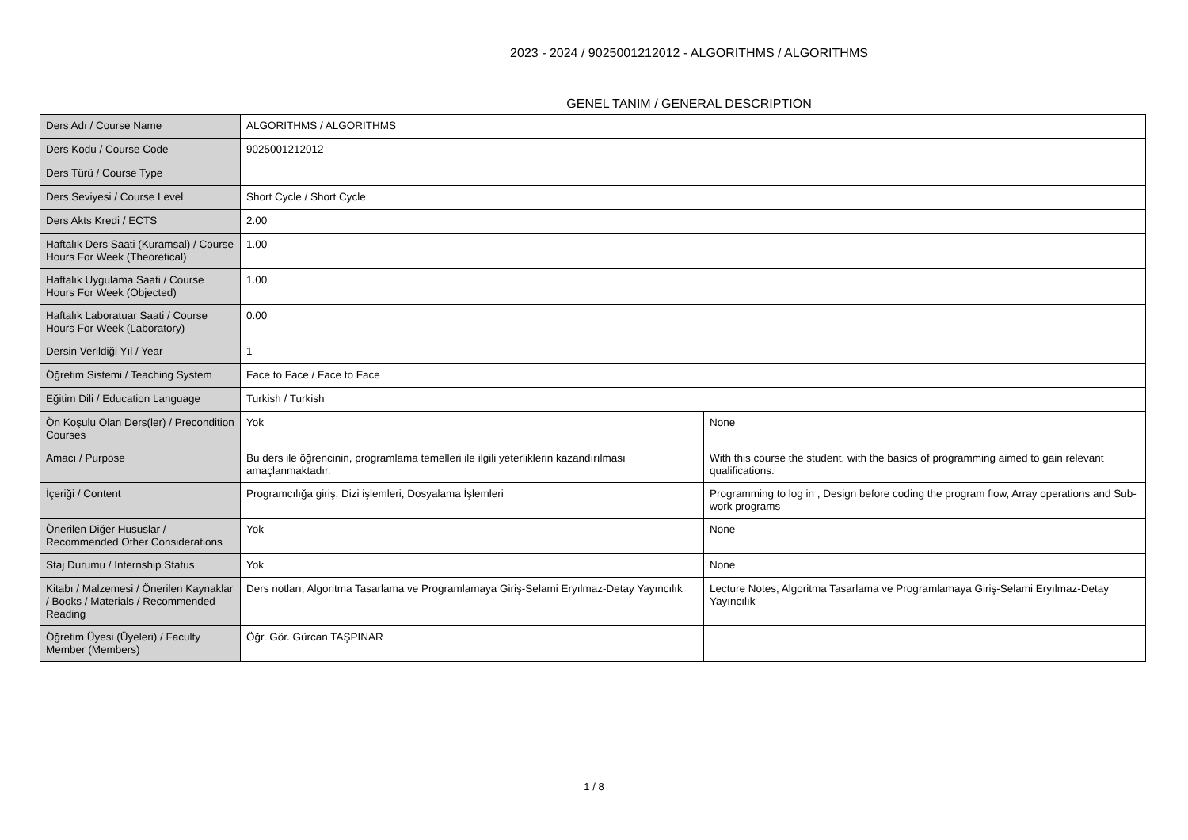2023 - 2024 / 9025001212012 - ALGORITHMS / ALGORITHMS
GENEL TANIM / GENERAL DESCRIPTION
| Ders Adı / Course Name | ALGORITHMS / ALGORITHMS | |
| Ders Kodu / Course Code | 9025001212012 | |
| Ders Türü / Course Type | | |
| Ders Seviyesi / Course Level | Short Cycle / Short Cycle | |
| Ders Akts Kredi / ECTS | 2.00 | |
| Haftalık Ders Saati (Kuramsal) / Course Hours For Week (Theoretical) | 1.00 | |
| Haftalık Uygulama Saati / Course Hours For Week (Objected) | 1.00 | |
| Haftalık Laboratuar Saati / Course Hours For Week (Laboratory) | 0.00 | |
| Dersin Verildiği Yıl / Year | 1 | |
| Öğretim Sistemi / Teaching System | Face to Face / Face to Face | |
| Eğitim Dili / Education Language | Turkish / Turkish | |
| Ön Koşulu Olan Ders(ler) / Precondition Courses | Yok | None |
| Amacı / Purpose | Bu ders ile öğrencinin, programlama temelleri ile ilgili yeterliklerin kazandırılması amaçlanmaktadır. | With this course the student, with the basics of programming aimed to gain relevant qualifications. |
| İçeriği / Content | Programcılığa giriş, Dizi işlemleri, Dosyalama İşlemleri | Programming to log in , Design before coding the program flow, Array operations and Sub-work programs |
| Önerilen Diğer Hususlar / Recommended Other Considerations | Yok | None |
| Staj Durumu / Internship Status | Yok | None |
| Kitabı / Malzemesi / Önerilen Kaynaklar / Books / Materials / Recommended Reading | Ders notları, Algoritma Tasarlama ve Programlamaya Giriş-Selami Eryılmaz-Detay Yayıncılık | Lecture Notes, Algoritma Tasarlama ve Programlamaya Giriş-Selami Eryılmaz-Detay Yayıncılık |
| Öğretim Üyesi (Üyeleri) / Faculty Member (Members) | Öğr. Gör. Gürcan TAŞPINAR | |
1 / 8